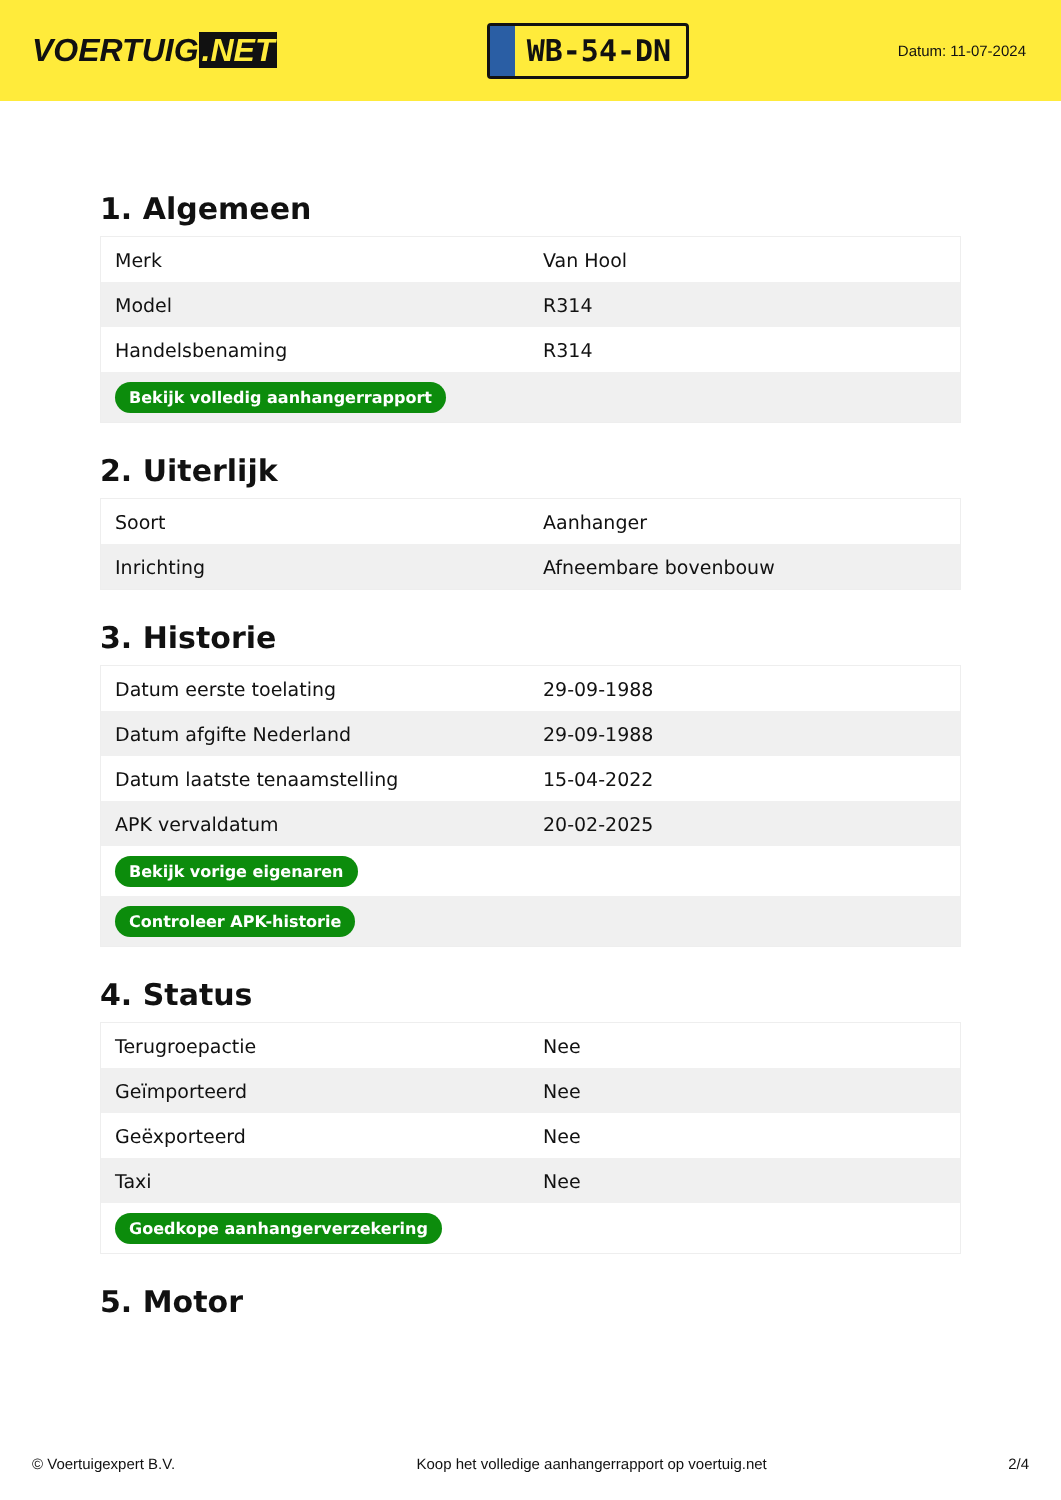VOERTUIG.NET
WB-54-DN
Datum: 11-07-2024
1. Algemeen
| Merk | Van Hool |
| Model | R314 |
| Handelsbenaming | R314 |
| Bekijk volledig aanhangerrapport | |
2. Uiterlijk
| Soort | Aanhanger |
| Inrichting | Afneembare bovenbouw |
3. Historie
| Datum eerste toelating | 29-09-1988 |
| Datum afgifte Nederland | 29-09-1988 |
| Datum laatste tenaamstelling | 15-04-2022 |
| APK vervaldatum | 20-02-2025 |
| Bekijk vorige eigenaren | |
| Controleer APK-historie | |
4. Status
| Terugroepactie | Nee |
| Geïmporteerd | Nee |
| Geëxporteerd | Nee |
| Taxi | Nee |
| Goedkope aanhangerverzekering | |
5. Motor
© Voertuigexpert B.V. Koop het volledige aanhangerrapport op voertuig.net 2/4